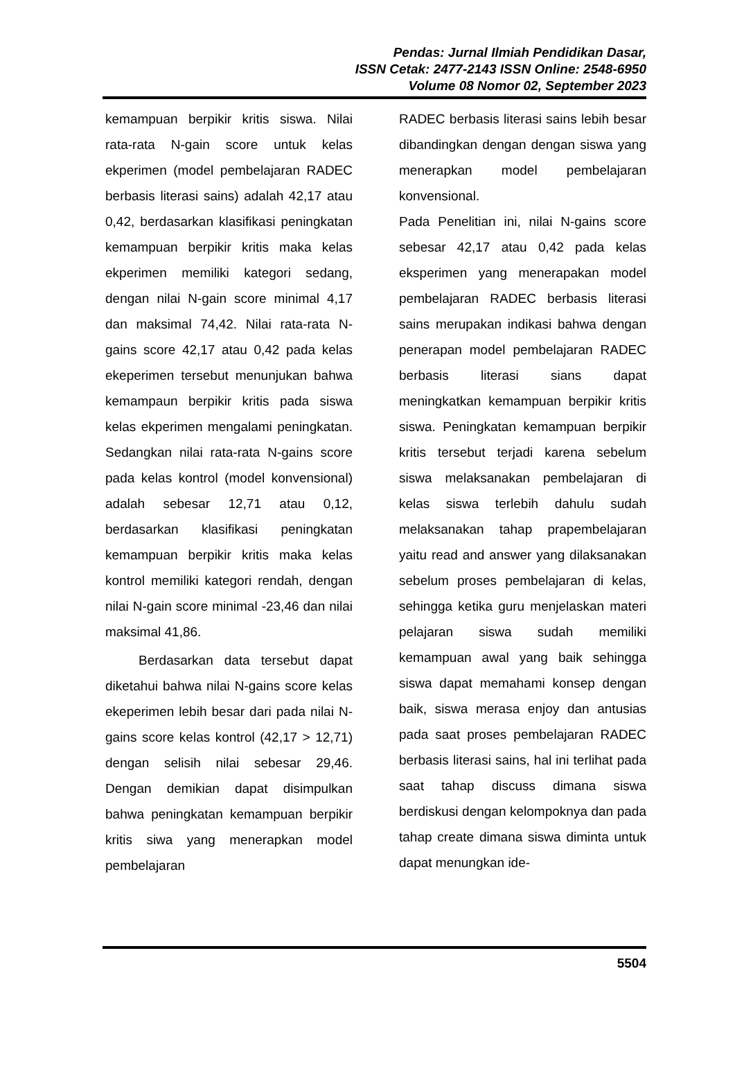Pendas: Jurnal Ilmiah Pendidikan Dasar,
ISSN Cetak: 2477-2143 ISSN Online: 2548-6950
Volume 08 Nomor 02, September 2023
kemampuan berpikir kritis siswa. Nilai rata-rata N-gain score untuk kelas ekperimen (model pembelajaran RADEC berbasis literasi sains) adalah 42,17 atau 0,42, berdasarkan klasifikasi peningkatan kemampuan berpikir kritis maka kelas ekperimen memiliki kategori sedang, dengan nilai N-gain score minimal 4,17 dan maksimal 74,42. Nilai rata-rata N-gains score 42,17 atau 0,42 pada kelas ekeperimen tersebut menunjukan bahwa kemampaun berpikir kritis pada siswa kelas ekperimen mengalami peningkatan. Sedangkan nilai rata-rata N-gains score pada kelas kontrol (model konvensional) adalah sebesar 12,71 atau 0,12, berdasarkan klasifikasi peningkatan kemampuan berpikir kritis maka kelas kontrol memiliki kategori rendah, dengan nilai N-gain score minimal -23,46 dan nilai maksimal 41,86.
Berdasarkan data tersebut dapat diketahui bahwa nilai N-gains score kelas ekeperimen lebih besar dari pada nilai N-gains score kelas kontrol (42,17 > 12,71) dengan selisih nilai sebesar 29,46. Dengan demikian dapat disimpulkan bahwa peningkatan kemampuan berpikir kritis siwa yang menerapkan model pembelajaran
RADEC berbasis literasi sains lebih besar dibandingkan dengan dengan siswa yang menerapkan model pembelajaran konvensional.
Pada Penelitian ini, nilai N-gains score sebesar 42,17 atau 0,42 pada kelas eksperimen yang menerapakan model pembelajaran RADEC berbasis literasi sains merupakan indikasi bahwa dengan penerapan model pembelajaran RADEC berbasis literasi sians dapat meningkatkan kemampuan berpikir kritis siswa. Peningkatan kemampuan berpikir kritis tersebut terjadi karena sebelum siswa melaksanakan pembelajaran di kelas siswa terlebih dahulu sudah melaksanakan tahap prapembelajaran yaitu read and answer yang dilaksanakan sebelum proses pembelajaran di kelas, sehingga ketika guru menjelaskan materi pelajaran siswa sudah memiliki kemampuan awal yang baik sehingga siswa dapat memahami konsep dengan baik, siswa merasa enjoy dan antusias pada saat proses pembelajaran RADEC berbasis literasi sains, hal ini terlihat pada saat tahap discuss dimana siswa berdiskusi dengan kelompoknya dan pada tahap create dimana siswa diminta untuk dapat menungkan ide-
5504